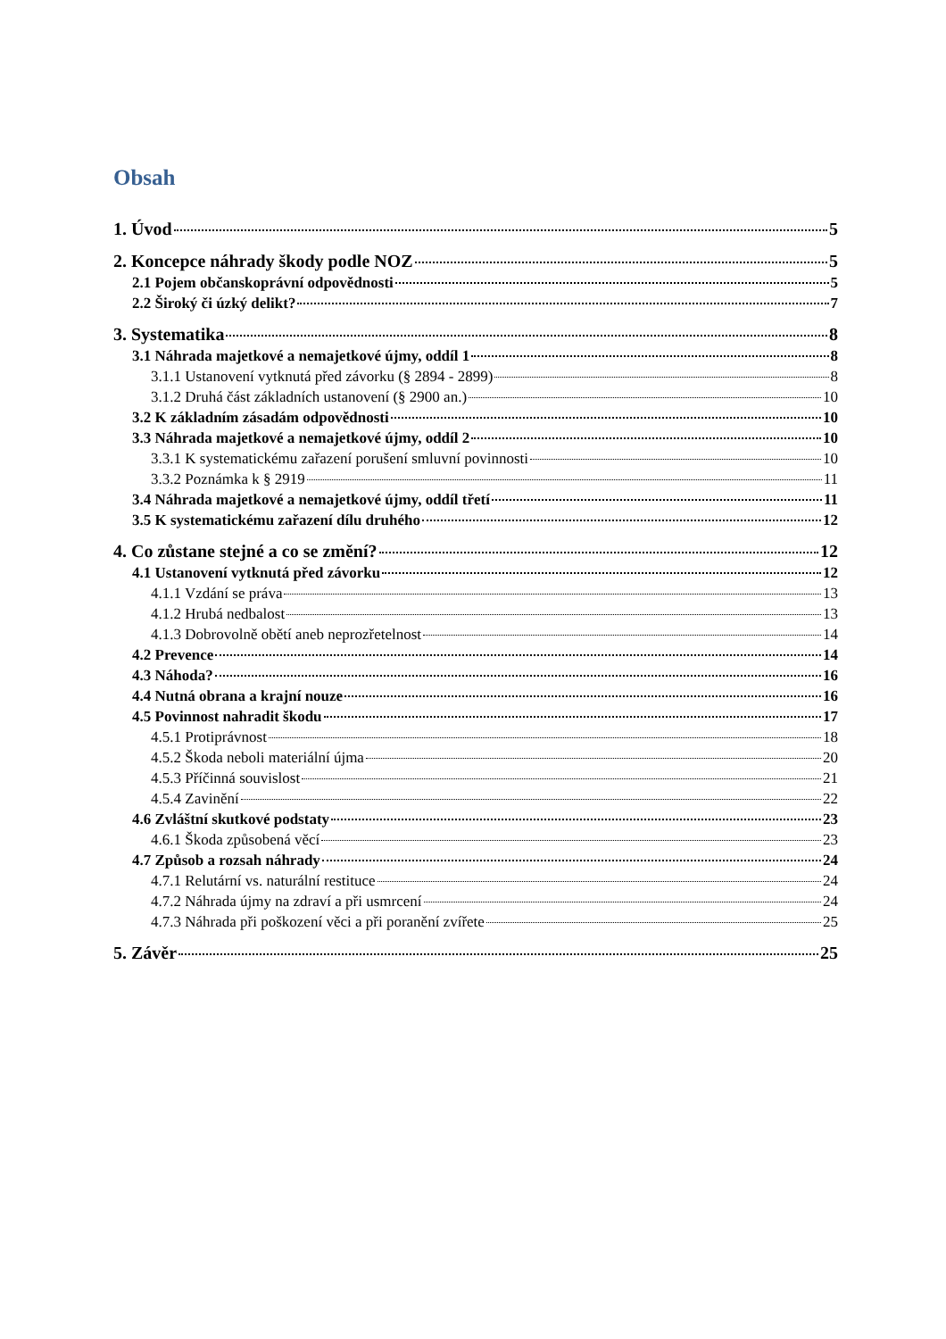Obsah
1. Úvod 5
2. Koncepce náhrady škody podle NOZ 5
2.1 Pojem občanskoprávní odpovědnosti 5
2.2 Široký či úzký delikt? 7
3. Systematika 8
3.1 Náhrada majetkové a nemajetkové újmy, oddíl 1 8
3.1.1 Ustanovení vytknutá před závorku (§ 2894 - 2899) 8
3.1.2 Druhá část základních ustanovení (§ 2900 an.) 10
3.2 K základním zásadám odpovědnosti 10
3.3 Náhrada majetkové a nemajetkové újmy, oddíl 2 10
3.3.1 K systematickému zařazení porušení smluvní povinnosti 10
3.3.2 Poznámka k § 2919 11
3.4 Náhrada majetkové a nemajetkové újmy, oddíl třetí 11
3.5 K systematickému zařazení dílu druhého 12
4. Co zůstane stejné a co se změní? 12
4.1 Ustanovení vytknutá před závorku 12
4.1.1 Vzdání se práva 13
4.1.2 Hrubá nedbalost 13
4.1.3 Dobrovolně obětí aneb neprozřetelnost 14
4.2 Prevence 14
4.3 Náhoda? 16
4.4 Nutná obrana a krajní nouze 16
4.5 Povinnost nahradit škodu 17
4.5.1 Protiprávnost 18
4.5.2 Škoda neboli materiální újma 20
4.5.3 Příčinná souvislost 21
4.5.4 Zavinění 22
4.6 Zvláštní skutkové podstaty 23
4.6.1 Škoda způsobená věcí 23
4.7 Způsob a rozsah náhrady 24
4.7.1 Relutární vs. naturální restituce 24
4.7.2 Náhrada újmy na zdraví a při usmrcení 24
4.7.3 Náhrada při poškození věci a při poranění zvířete 25
5. Závěr 25